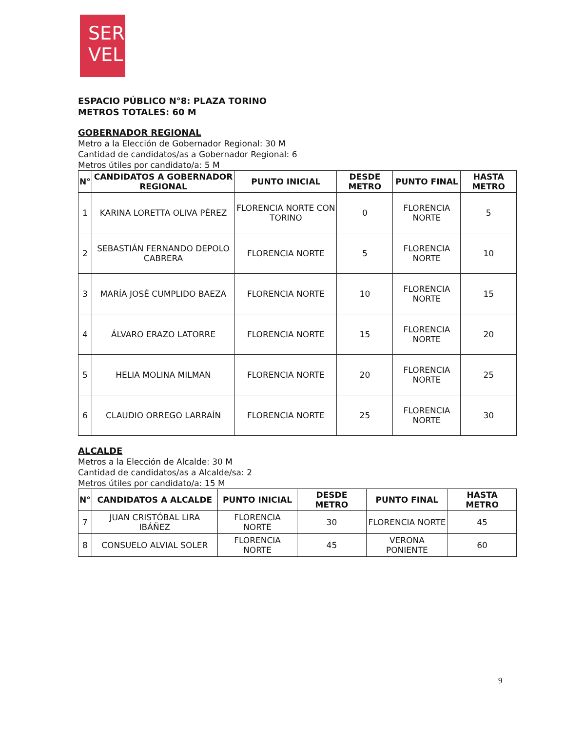SER
VEL
ESPACIO PÚBLICO N°8: PLAZA TORINO
METROS TOTALES: 60 M
GOBERNADOR REGIONAL
Metro a la Elección de Gobernador Regional: 30 M
Cantidad de candidatos/as a Gobernador Regional: 6
Metros útiles por candidato/a: 5 M
| N° | CANDIDATOS A GOBERNADOR REGIONAL | PUNTO INICIAL | DESDE METRO | PUNTO FINAL | HASTA METRO |
| --- | --- | --- | --- | --- | --- |
| 1 | KARINA LORETTA OLIVA PÉREZ | FLORENCIA NORTE CON TORINO | 0 | FLORENCIA NORTE | 5 |
| 2 | SEBASTIÁN FERNANDO DEPOLO CABRERA | FLORENCIA NORTE | 5 | FLORENCIA NORTE | 10 |
| 3 | MARÍA JOSÉ CUMPLIDO BAEZA | FLORENCIA NORTE | 10 | FLORENCIA NORTE | 15 |
| 4 | ÁLVARO ERAZO LATORRE | FLORENCIA NORTE | 15 | FLORENCIA NORTE | 20 |
| 5 | HELIA MOLINA MILMAN | FLORENCIA NORTE | 20 | FLORENCIA NORTE | 25 |
| 6 | CLAUDIO ORREGO LARRAÍN | FLORENCIA NORTE | 25 | FLORENCIA NORTE | 30 |
ALCALDE
Metros a la Elección de Alcalde: 30 M
Cantidad de candidatos/as a Alcalde/sa: 2
Metros útiles por candidato/a: 15 M
| N° | CANDIDATOS A ALCALDE | PUNTO INICIAL | DESDE METRO | PUNTO FINAL | HASTA METRO |
| --- | --- | --- | --- | --- | --- |
| 7 | JUAN CRISTÓBAL LIRA IBÁÑEZ | FLORENCIA NORTE | 30 | FLORENCIA NORTE | 45 |
| 8 | CONSUELO ALVIAL SOLER | FLORENCIA NORTE | 45 | VERONA PONIENTE | 60 |
9